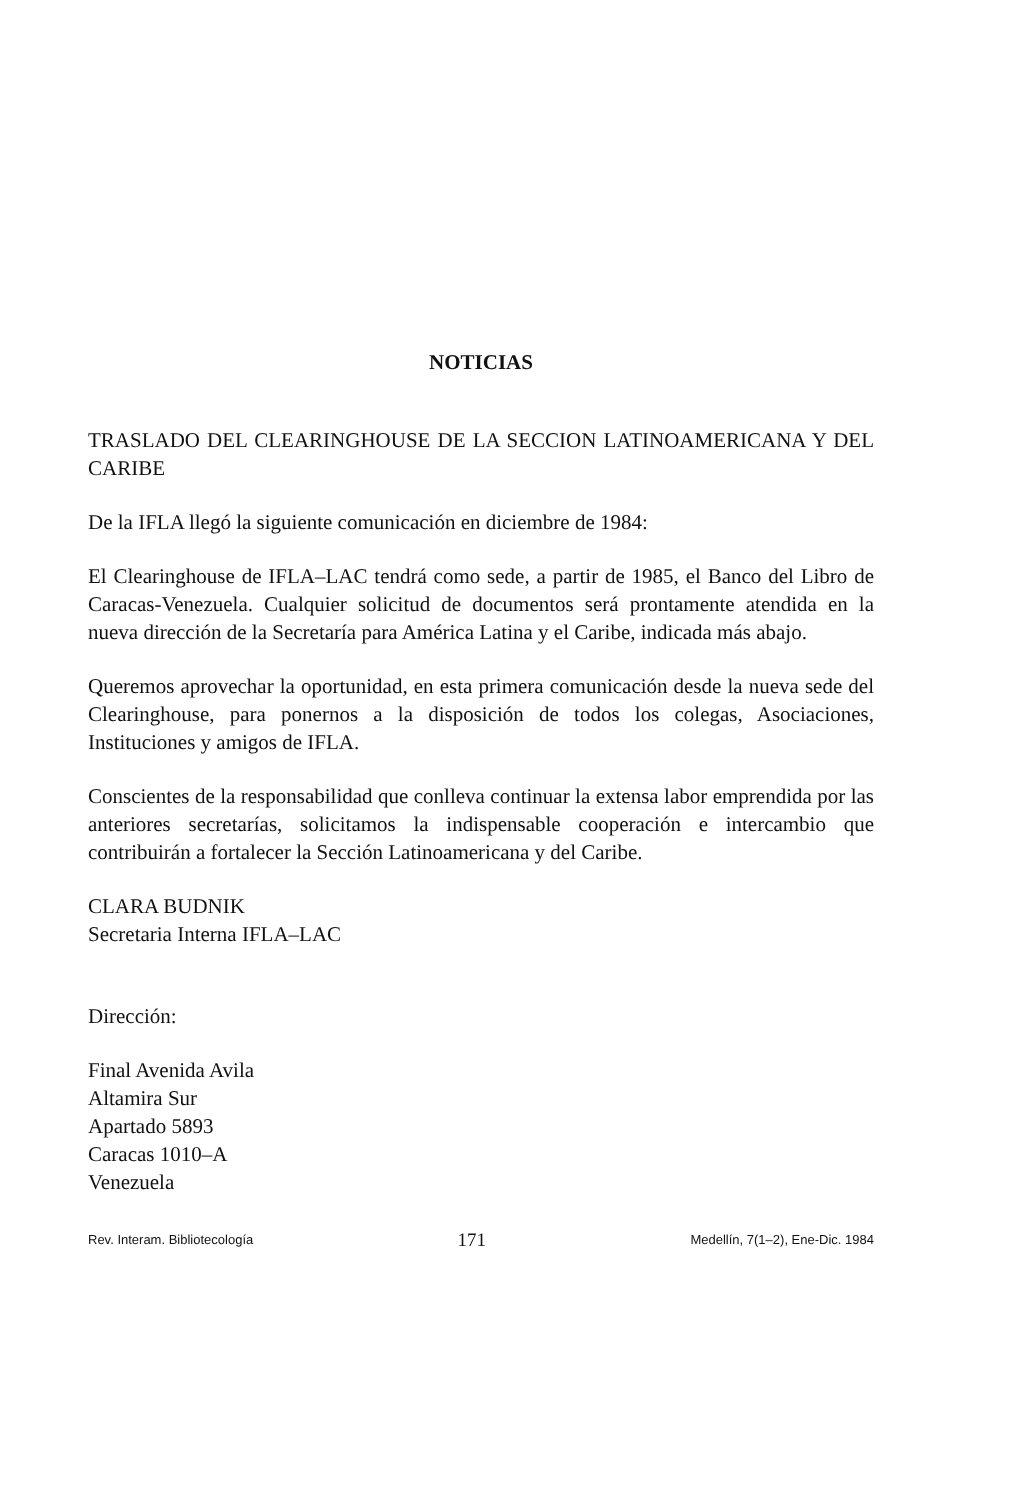NOTICIAS
TRASLADO DEL CLEARINGHOUSE DE LA SECCION LATINOAMERICANA Y DEL CARIBE
De la IFLA llegó la siguiente comunicación en diciembre de 1984:
El Clearinghouse de IFLA–LAC tendrá como sede, a partir de 1985, el Banco del Libro de Caracas-Venezuela. Cualquier solicitud de documentos será prontamente atendida en la nueva dirección de la Secretaría para América Latina y el Caribe, indicada más abajo.
Queremos aprovechar la oportunidad, en esta primera comunicación desde la nueva sede del Clearinghouse, para ponernos a la disposición de todos los colegas, Asociaciones, Instituciones y amigos de IFLA.
Conscientes de la responsabilidad que conlleva continuar la extensa labor emprendida por las anteriores secretarías, solicitamos la indispensable cooperación e intercambio que contribuirán a fortalecer la Sección Latinoamericana y del Caribe.
CLARA BUDNIK
Secretaria Interna IFLA–LAC
Dirección:
Final Avenida Avila
Altamira Sur
Apartado 5893
Caracas 1010–A
Venezuela
Rev. Interam. Bibliotecología 171 Medellín, 7(1–2), Ene-Dic. 1984